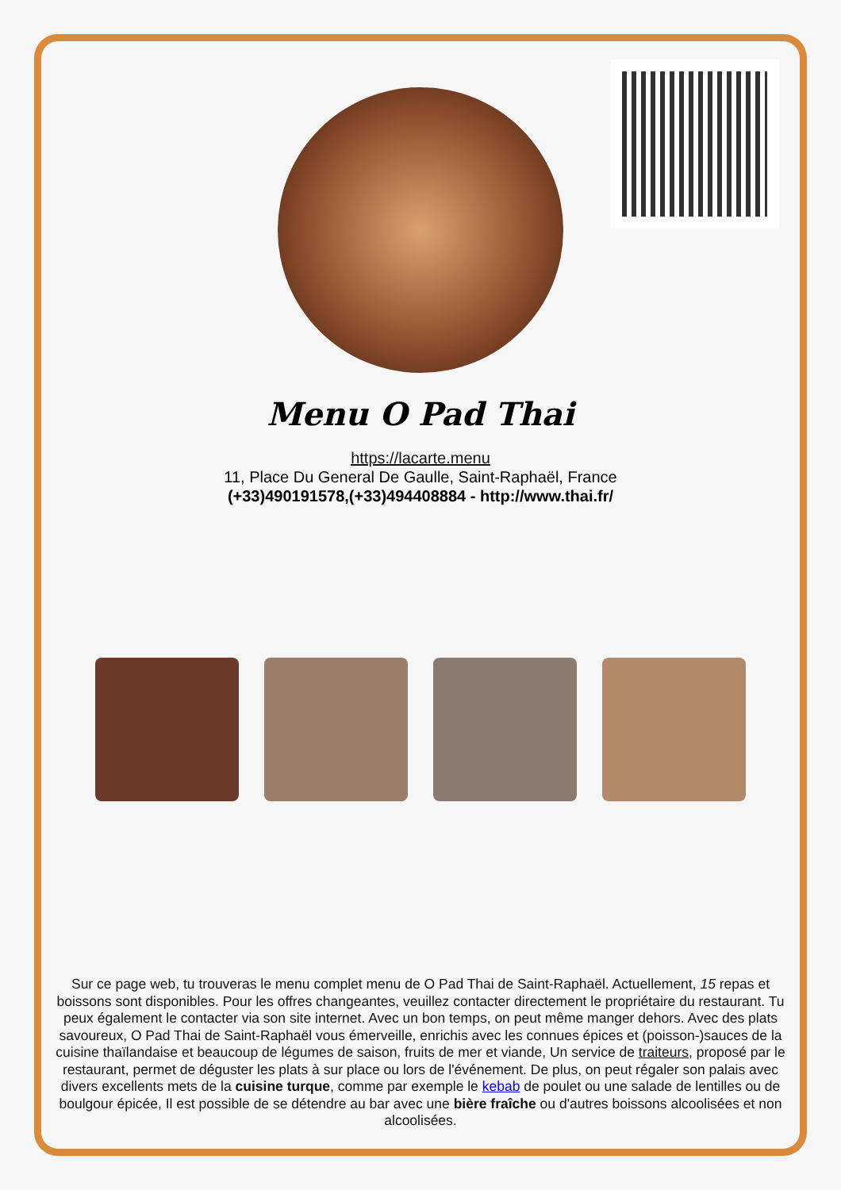Menu O Pad Thai
https://lacarte.menu
11, Place Du General De Gaulle, Saint-Raphaël, France
(+33)490191578,(+33)494408884 - http://www.thai.fr/
Sur ce page web, tu trouveras le menu complet menu de O Pad Thai de Saint-Raphaël. Actuellement, 15 repas et boissons sont disponibles. Pour les offres changeantes, veuillez contacter directement le propriétaire du restaurant. Tu peux également le contacter via son site internet. Avec un bon temps, on peut même manger dehors. Avec des plats savoureux, O Pad Thai de Saint-Raphaël vous émerveille, enrichis avec les connues épices et (poisson-)sauces de la cuisine thaïlandaise et beaucoup de légumes de saison, fruits de mer et viande, Un service de traiteurs, proposé par le restaurant, permet de déguster les plats à sur place ou lors de l'événement. De plus, on peut régaler son palais avec divers excellents mets de la cuisine turque, comme par exemple le kebab de poulet ou une salade de lentilles ou de boulgour épicée, Il est possible de se détendre au bar avec une bière fraîche ou d'autres boissons alcoolisées et non alcoolisées.